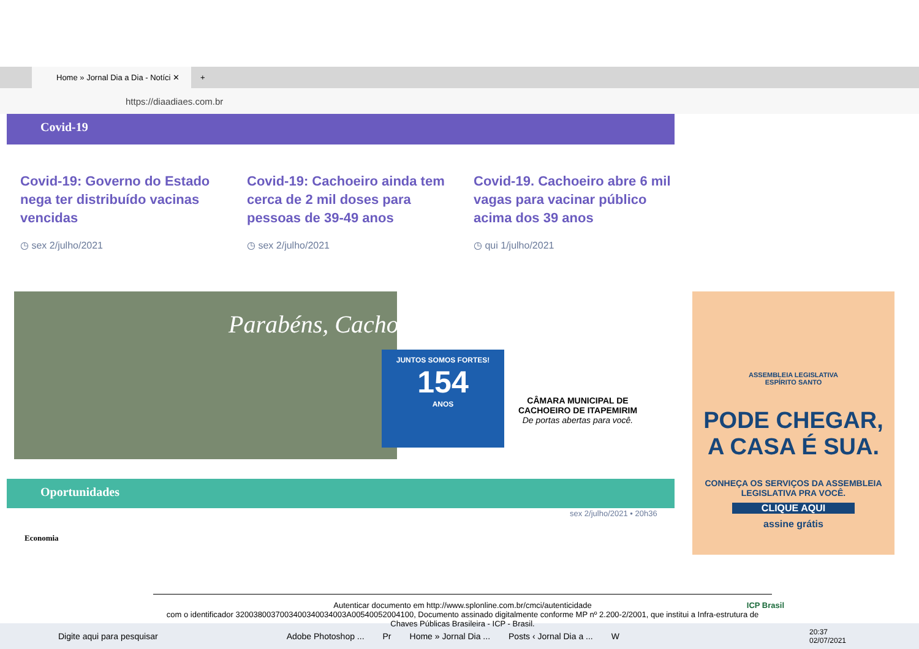Home » Jornal Dia a Dia - Notíci ✕
+
https://diaadiaes.com.br
Covid-19
Covid-19: Governo do Estado nega ter distribuído vacinas vencidas
◷ sex 2/julho/2021
Covid-19: Cachoeiro ainda tem cerca de 2 mil doses para pessoas de 39-49 anos
◷ sex 2/julho/2021
Covid-19. Cachoeiro abre 6 mil vagas para vacinar público acima dos 39 anos
◷ qui 1/julho/2021
Parabéns, Cachoeiro!
JUNTOS SOMOS FORTES!
154
ANOS
CÂMARA MUNICIPAL DE CACHOEIRO DE ITAPEMIRIM
De portas abertas para você.
Oportunidades
sex 2/julho/2021 • 20h36
Economia
ASSEMBLEIA LEGISLATIVA
ESPÍRITO SANTO
PODE CHEGAR,
A CASA É SUA.
CONHEÇA OS SERVIÇOS DA ASSEMBLEIA LEGISLATIVA PRA VOCÊ.
CLIQUE AQUI
assine grátis
Digite aqui para pesquisar Adobe Photoshop ... Pr Home » Jornal Dia ... Posts ‹ Jornal Dia a ... W 20:37
02/07/2021
Autenticar documento em http://www.splonline.com.br/cmci/autenticidade
com o identificador 3200380037003400340034003A00540052004100, Documento assinado digitalmente conforme MP nº 2.200-2/2001, que institui a Infra-estrutura de Chaves Públicas Brasileira - ICP - Brasil.
ICP Brasil